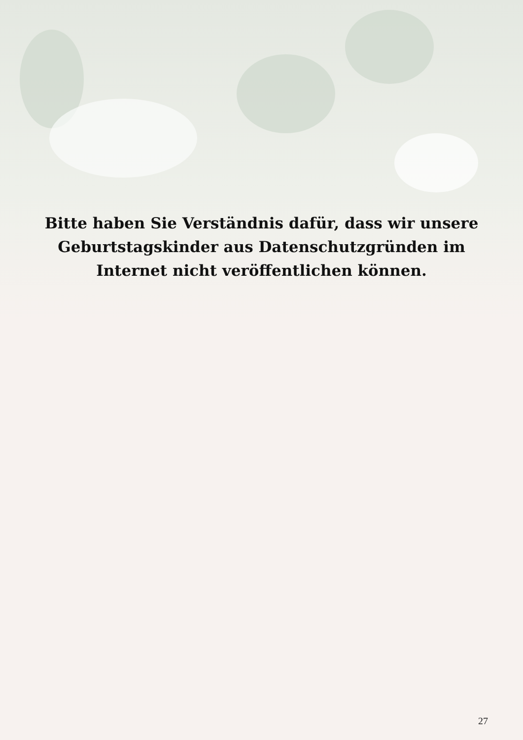Bitte haben Sie Verständnis dafür, dass wir unsere Geburtstagskinder aus Datenschutzgründen im Internet nicht veröffentlichen können.
27